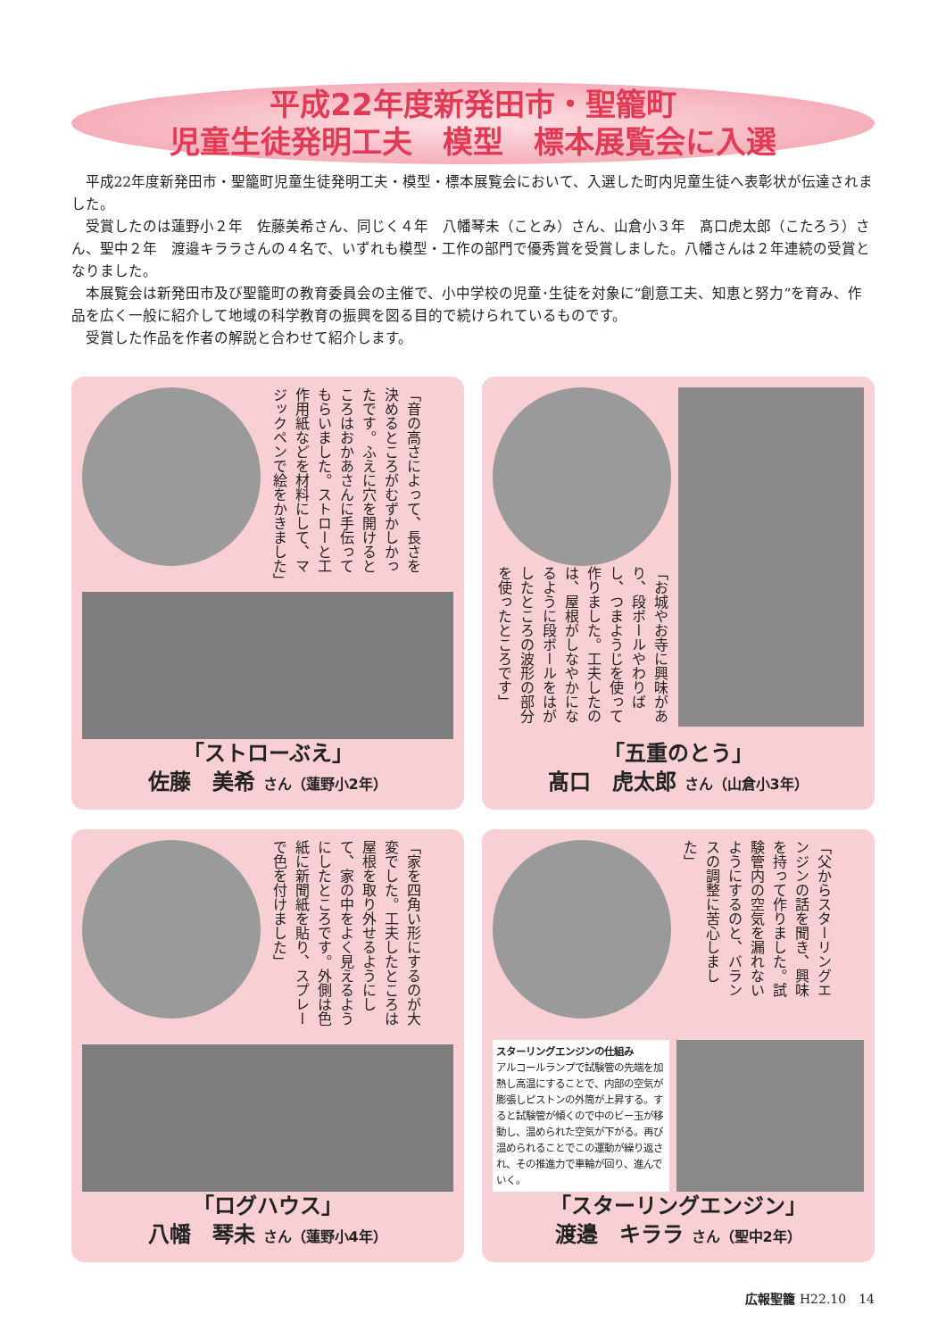平成22年度新発田市・聖籠町
児童生徒発明工夫　模型　標本展覧会に入選
平成22年度新発田市・聖籠町児童生徒発明工夫・模型・標本展覧会において、入選した町内児童生徒へ表彰状が伝達されました。
受賞したのは蓮野小２年　佐藤美希さん、同じく４年　八幡琴未（ことみ）さん、山倉小３年　髙口虎太郎（こたろう）さん、聖中２年　渡邉キララさんの４名で、いずれも模型・工作の部門で優秀賞を受賞しました。八幡さんは２年連続の受賞となりました。
本展覧会は新発田市及び聖籠町の教育委員会の主催で、小中学校の児童･生徒を対象に“創意工夫、知恵と努力”を育み、作品を広く一般に紹介して地域の科学教育の振興を図る目的で続けられているものです。
受賞した作品を作者の解説と合わせて紹介します。
「音の高さによって、長さを決めるところがむずかしかったです。ふえに穴を開けるところはおかあさんに手伝ってもらいました。ストローと工作用紙などを材料にして、マジックペンで絵をかきました」
「ストローぶえ」
佐藤　美希 さん（蓮野小2年）
「お城やお寺に興味があり、段ボールやわりばし、つまようじを使って作りました。工夫したのは、屋根がしなやかになるように段ボールをはがしたところの波形の部分を使ったところです」
「五重のとう」
髙口　虎太郎 さん（山倉小3年）
「家を四角い形にするのが大変でした。工夫したところは屋根を取り外せるようにして、家の中をよく見えるようにしたところです。外側は色紙に新聞紙を貼り、スプレーで色を付けました」
「ログハウス」
八幡　琴未 さん（蓮野小4年）
「父からスターリングエンジンの話を聞き、興味を持って作りました。試験管内の空気を漏れないようにするのと、バランスの調整に苦心しました」
スターリングエンジンの仕組み
アルコールランプで試験管の先端を加熱し高温にすることで、内部の空気が膨張しピストンの外筒が上昇する。すると試験管が傾くので中のビー玉が移動し、温められた空気が下がる。再び温められることでこの運動が繰り返され、その推進力で車輪が回り、進んでいく。
「スターリングエンジン」
渡邉　キララ さん（聖中2年）
広報聖籠 H22.10　14